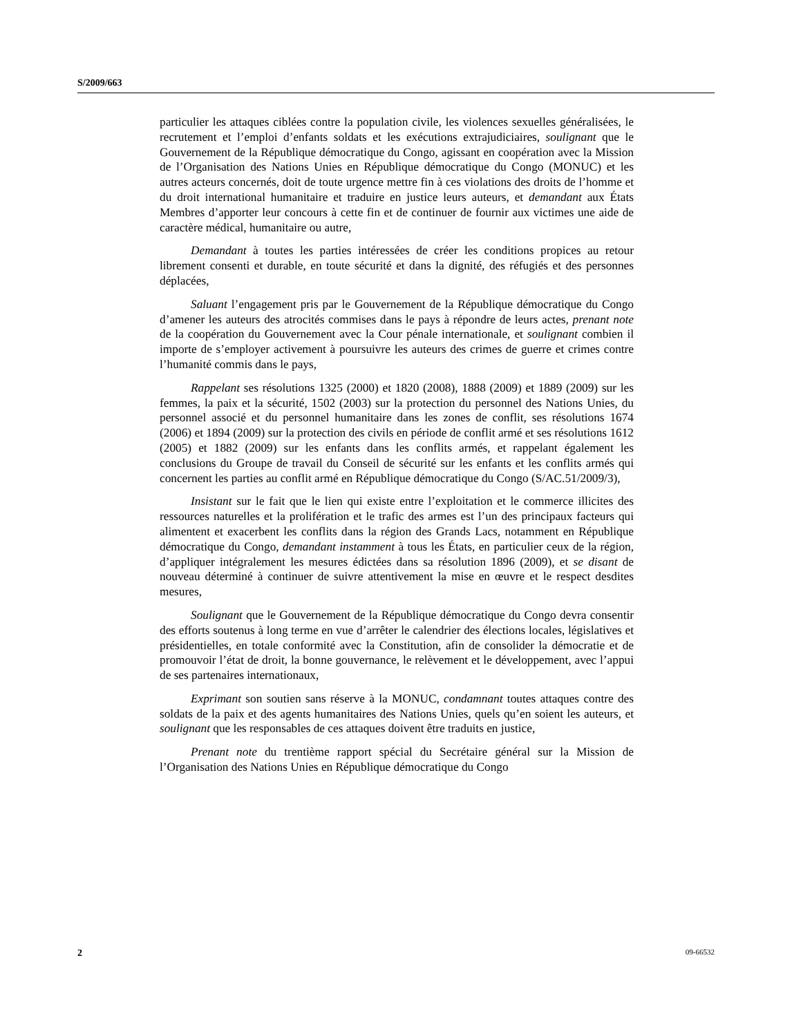S/2009/663
particulier les attaques ciblées contre la population civile, les violences sexuelles généralisées, le recrutement et l’emploi d’enfants soldats et les exécutions extrajudiciaires, soulignant que le Gouvernement de la République démocratique du Congo, agissant en coopération avec la Mission de l’Organisation des Nations Unies en République démocratique du Congo (MONUC) et les autres acteurs concernés, doit de toute urgence mettre fin à ces violations des droits de l’homme et du droit international humanitaire et traduire en justice leurs auteurs, et demandant aux États Membres d’apporter leur concours à cette fin et de continuer de fournir aux victimes une aide de caractère médical, humanitaire ou autre,
Demandant à toutes les parties intéressées de créer les conditions propices au retour librement consenti et durable, en toute sécurité et dans la dignité, des réfugiés et des personnes déplacées,
Saluant l’engagement pris par le Gouvernement de la République démocratique du Congo d’amener les auteurs des atrocités commises dans le pays à répondre de leurs actes, prenant note de la coopération du Gouvernement avec la Cour pénale internationale, et soulignant combien il importe de s’employer activement à poursuivre les auteurs des crimes de guerre et crimes contre l’humanité commis dans le pays,
Rappelant ses résolutions 1325 (2000) et 1820 (2008), 1888 (2009) et 1889 (2009) sur les femmes, la paix et la sécurité, 1502 (2003) sur la protection du personnel des Nations Unies, du personnel associé et du personnel humanitaire dans les zones de conflit, ses résolutions 1674 (2006) et 1894 (2009) sur la protection des civils en période de conflit armé et ses résolutions 1612 (2005) et 1882 (2009) sur les enfants dans les conflits armés, et rappelant également les conclusions du Groupe de travail du Conseil de sécurité sur les enfants et les conflits armés qui concernent les parties au conflit armé en République démocratique du Congo (S/AC.51/2009/3),
Insistant sur le fait que le lien qui existe entre l’exploitation et le commerce illicites des ressources naturelles et la prolifération et le trafic des armes est l’un des principaux facteurs qui alimentent et exacerbent les conflits dans la région des Grands Lacs, notamment en République démocratique du Congo, demandant instamment à tous les États, en particulier ceux de la région, d’appliquer intégralement les mesures édictées dans sa résolution 1896 (2009), et se disant de nouveau déterminé à continuer de suivre attentivement la mise en œuvre et le respect desdites mesures,
Soulignant que le Gouvernement de la République démocratique du Congo devra consentir des efforts soutenus à long terme en vue d’arrêter le calendrier des élections locales, législatives et présidentielles, en totale conformité avec la Constitution, afin de consolider la démocratie et de promouvoir l’état de droit, la bonne gouvernance, le relèvement et le développement, avec l’appui de ses partenaires internationaux,
Exprimant son soutien sans réserve à la MONUC, condamnant toutes attaques contre des soldats de la paix et des agents humanitaires des Nations Unies, quels qu’en soient les auteurs, et soulignant que les responsables de ces attaques doivent être traduits en justice,
Prenant note du trentième rapport spécial du Secrétaire général sur la Mission de l’Organisation des Nations Unies en République démocratique du Congo
2 09-66532